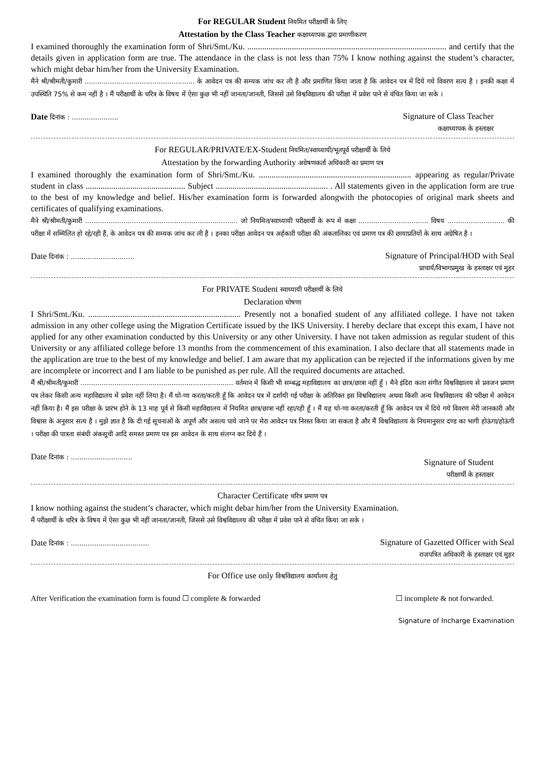For REGULAR Student नियमित परीक्षार्थी के लिए
Attestation by the Class Teacher कक्षाध्यापक द्वारा प्रमाणीकरण
I examined thoroughly the examination form of Shri/Smt./Ku. .............................................................................................. and certify that the details given in application form are true. The attendance in the class is not less than 75% I know nothing against the student’s character, which might debar him/her from the University Examination.
मैने श्री/श्रीमती/कुमारी .................................................... के आवेदन पत्र की सम्यक जांच कर ली है और प्रमाणित किया जाता है कि आवेदन पत्र में दिये गये विवरण सत्य है । इनकी कक्षा में उपस्थिति 75% से कम नहीं है । मैं परीक्षार्थी के चरित्र के विषय में ऐसा कुछ भी नहीं जानता/जानती, जिससे उसे विश्वविद्यालय की परीक्षा में प्रवेश पाने से वंचित किया जा सके ।
Date दिनांक : ......................
Signature of Class Teacher
कक्षाध्यापक के हस्ताक्षर
For REGULAR/PRIVATE/EX-Student नियमित/स्वाध्यायी/भूतपूर्व परीक्षार्थी के लिये
Attestation by the forwarding Authority अग्रेषणकर्ता अधिकारी का प्रमाण पत्र
I examined thoroughly the examination form of Shri/Smt./Ku. ........................................................................ appearing as regular/Private student in class ............................................... Subject ..................................................... . All statements given in the application form are true to the best of my knowledge and belief. His/her examination form is forwarded alongwith the photocopies of original mark sheets and certificates of qualifying examinations.
मैने श्री/श्रीमती/कुमारी ........................................................................ जो नियमित/स्वाध्यायी परीक्षार्थी के रूप में कक्षा ................................. विषय ........................... की परीक्षा में सम्मिलित हो रहे/रही हैं, के आवेदन पत्र की सम्यक जांच कर ली है । इनका परीक्षा आवेदन पत्र अर्हकारी परीक्षा की अंकतालिका एवं प्रमाण पत्र की छायाप्रतियों के साथ अग्रेषित है ।
Date दिनांक : ..............................
Signature of Principal/HOD with Seal
प्राचार्य/विभागप्रमुख के हस्ताक्षर एवं मुहर
For PRIVATE Student स्वाध्यायी परीक्षार्थी के लिये
Declaration घोषणा
I Shri/Smt./Ku. ........................................................................ Presently not a bonafied student of any affiliated college. I have not taken admission in any other college using the Migration Certificate issued by the IKS University. I hereby declare that except this exam, I have not applied for any other examination conducted by this University or any other University. I have not taken admission as regular student of this University or any affiliated college before 13 months from the commencement of this examination. I also declare that all statements made in the application are true to the best of my knowledge and belief. I am aware that my application can be rejected if the informations given by me are incomplete or incorrect and I am liable to be punished as per rule. All the required documents are attached.
मैं श्री/श्रीमती/कुमारी ........................................................................ वर्तमान में किसी भी सम्बद्ध महाविद्यालय का छात्र/छात्रा नहीं हूँ । मैने इंदिरा कला संगीत विश्वविद्यालय से प्रवजन प्रमाण पत्र लेकर किसी अन्य महाविद्यालय में प्रवेश नहीं लिया है। मैं घो-णा करता/करती हूँ कि आवेदन पत्र में दर्शायी गई परीक्षा के अतिरिक्त इस विश्वविद्यालय अथवा किसी अन्य विश्वविद्यालय की परीक्षा में आवेदन नहीं किया है। मैं इस परीक्षा के प्रारंभ होने के 13 माह पूर्व से किसी महाविद्यालय में नियमित छात्र/छात्रा नहीं रहा/रही हूँ । मैं यह घो-णा करता/करती हूँ कि आवेदन पत्र में दिये गये विवरण मेरी जानकारी और विश्वास के अनुसार सत्य है । मुझे ज्ञात है कि दी गई सूचनाओं के अपूर्ण और असत्य पाये जाने पर मेरा आवेदन पत्र निरस्त किया जा सकता है और मैं विश्वविद्यालय के नियमानुसार दण्ड का भागी होऊंगा/होऊंगी । परीक्षा की पात्रता संबंधी अंकसूची आदि समस्त प्रमाण पत्र इस आवेदन के साथ संलग्न कर दिये हैं ।
Date दिनांक : .............................
Signature of Student
परीक्षार्थी के हस्ताक्षर
Character Certificate चरित्र प्रमाण पत्र
I know nothing against the student’s character, which might debar him/her from the University Examination.
मैं परीक्षार्थी के चरित्र के विषय में ऐसा कुछ भी नहीं जानता/जानती, जिससे उसे विश्वविद्यालय की परीक्षा में प्रवेश पाने से वंचित किया जा सके ।
Date दिनांक : .....................................
Signature of Gazetted Officer with Seal
राजपत्रित अधिकारी के हस्ताक्षर एवं मुहर
For Office use only विश्वविद्यालय कार्यालय हेतु
After Verification the examination form is found ☐ complete & forwarded
☐ incomplete & not forwarded.
Signature of Incharge Examination